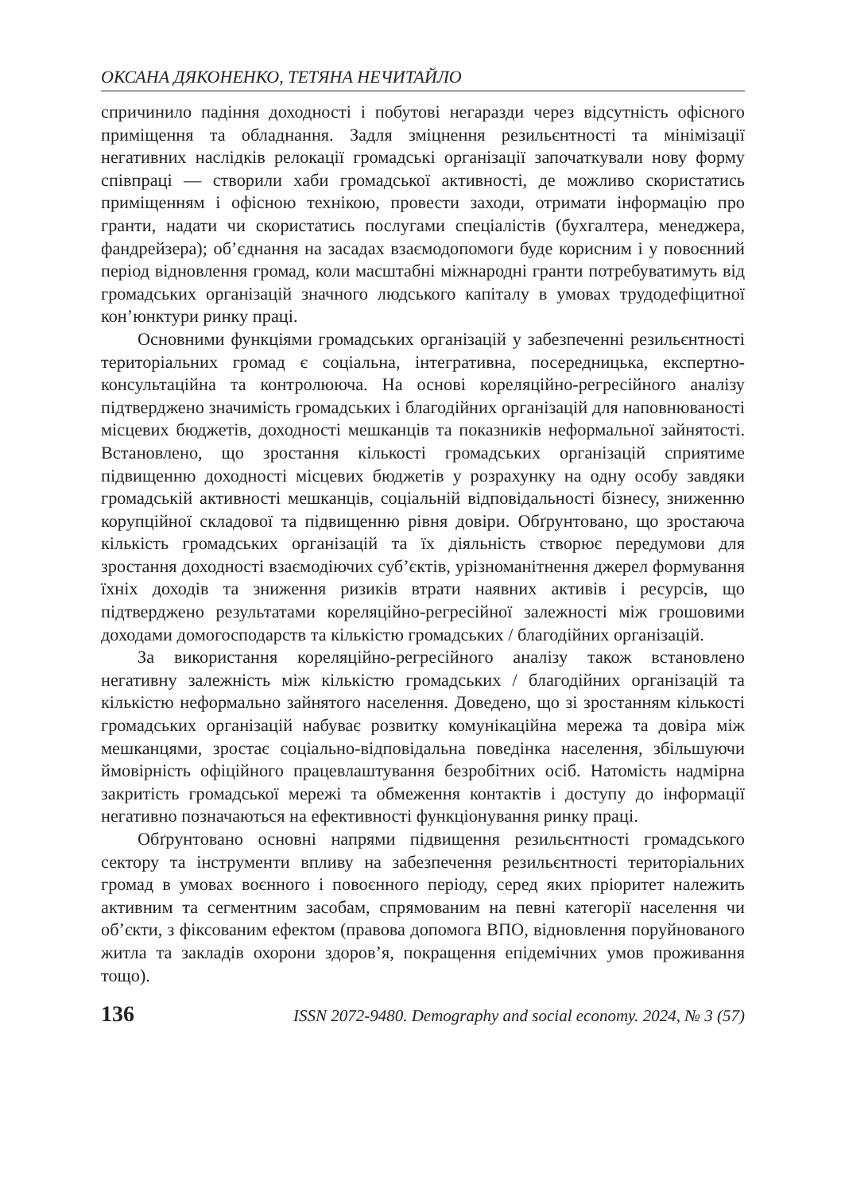ОКСАНА ДЯКОНЕНКО, ТЕТЯНА НЕЧИТАЙЛО
спричинило падіння доходності і побутові негаразди через відсутність офісного приміщення та обладнання. Задля зміцнення резильєнтності та мінімізації негативних наслідків релокації громадські організації започаткували нову форму співпраці — створили хаби громадської активності, де можливо скористатись приміщенням і офісною технікою, провести заходи, отримати інформацію про гранти, надати чи скористатись послугами спеціалістів (бухгалтера, менеджера, фандрейзера); об’єднання на засадах взаємодопомоги буде корисним і у повоєнний період відновлення громад, коли масштабні міжнародні гранти потребуватимуть від громадських організацій значного людського капіталу в умовах трудодефіцитної кон’юнктури ринку праці.
Основними функціями громадських організацій у забезпеченні резильєнтності територіальних громад є соціальна, інтегративна, посередницька, експертно-консультаційна та контролююча. На основі кореляційно-регресійного аналізу підтверджено значимість громадських і благодійних організацій для наповнюваності місцевих бюджетів, доходності мешканців та показників неформальної зайнятості. Встановлено, що зростання кількості громадських організацій сприятиме підвищенню доходності місцевих бюджетів у розрахунку на одну особу завдяки громадській активності мешканців, соціальній відповідальності бізнесу, зниженню корупційної складової та підвищенню рівня довіри. Обґрунтовано, що зростаюча кількість громадських організацій та їх діяльність створює передумови для зростання доходності взаємодіючих суб’єктів, урізноманітнення джерел формування їхніх доходів та зниження ризиків втрати наявних активів і ресурсів, що підтверджено результатами кореляційно-регресійної залежності між грошовими доходами домогосподарств та кількістю громадських / благодійних організацій.
За використання кореляційно-регресійного аналізу також встановлено негативну залежність між кількістю громадських / благодійних організацій та кількістю неформально зайнятого населення. Доведено, що зі зростанням кількості громадських організацій набуває розвитку комунікаційна мережа та довіра між мешканцями, зростає соціально-відповідальна поведінка населення, збільшуючи ймовірність офіційного працевлаштування безробітних осіб. Натомість надмірна закритість громадської мережі та обмеження контактів і доступу до інформації негативно позначаються на ефективності функціонування ринку праці.
Обґрунтовано основні напрями підвищення резильєнтності громадського сектору та інструменти впливу на забезпечення резильєнтності територіальних громад в умовах воєнного і повоєнного періоду, серед яких пріоритет належить активним та сегментним засобам, спрямованим на певні категорії населення чи об’єкти, з фіксованим ефектом (правова допомога ВПО, відновлення поруйнованого житла та закладів охорони здоров’я, покращення епідемічних умов проживання тощо).
136 ISSN 2072-9480. Demography and social economy. 2024, № 3 (57)